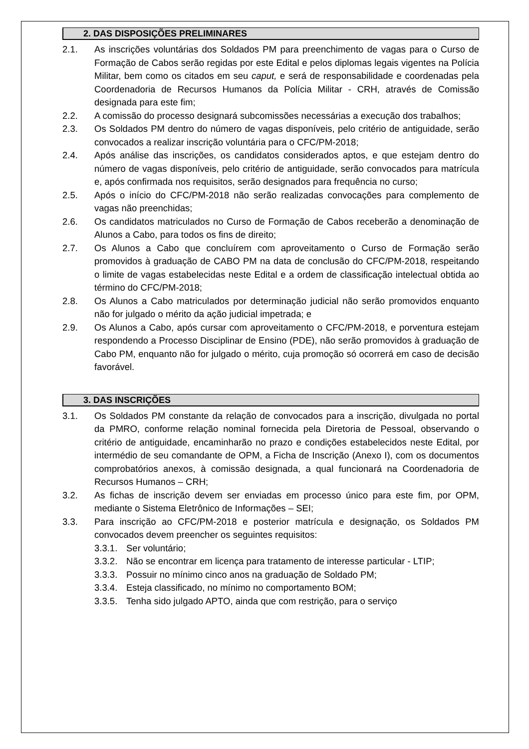2. DAS DISPOSIÇÕES PRELIMINARES
2.1. As inscrições voluntárias dos Soldados PM para preenchimento de vagas para o Curso de Formação de Cabos serão regidas por este Edital e pelos diplomas legais vigentes na Polícia Militar, bem como os citados em seu caput, e será de responsabilidade e coordenadas pela Coordenadoria de Recursos Humanos da Polícia Militar - CRH, através de Comissão designada para este fim;
2.2. A comissão do processo designará subcomissões necessárias a execução dos trabalhos;
2.3. Os Soldados PM dentro do número de vagas disponíveis, pelo critério de antiguidade, serão convocados a realizar inscrição voluntária para o CFC/PM-2018;
2.4. Após análise das inscrições, os candidatos considerados aptos, e que estejam dentro do número de vagas disponíveis, pelo critério de antiguidade, serão convocados para matrícula e, após confirmada nos requisitos, serão designados para frequência no curso;
2.5. Após o início do CFC/PM-2018 não serão realizadas convocações para complemento de vagas não preenchidas;
2.6. Os candidatos matriculados no Curso de Formação de Cabos receberão a denominação de Alunos a Cabo, para todos os fins de direito;
2.7. Os Alunos a Cabo que concluírem com aproveitamento o Curso de Formação serão promovidos à graduação de CABO PM na data de conclusão do CFC/PM-2018, respeitando o limite de vagas estabelecidas neste Edital e a ordem de classificação intelectual obtida ao término do CFC/PM-2018;
2.8. Os Alunos a Cabo matriculados por determinação judicial não serão promovidos enquanto não for julgado o mérito da ação judicial impetrada; e
2.9. Os Alunos a Cabo, após cursar com aproveitamento o CFC/PM-2018, e porventura estejam respondendo a Processo Disciplinar de Ensino (PDE), não serão promovidos à graduação de Cabo PM, enquanto não for julgado o mérito, cuja promoção só ocorrerá em caso de decisão favorável.
3. DAS INSCRIÇÕES
3.1. Os Soldados PM constante da relação de convocados para a inscrição, divulgada no portal da PMRO, conforme relação nominal fornecida pela Diretoria de Pessoal, observando o critério de antiguidade, encaminharão no prazo e condições estabelecidos neste Edital, por intermédio de seu comandante de OPM, a Ficha de Inscrição (Anexo I), com os documentos comprobatórios anexos, à comissão designada, a qual funcionará na Coordenadoria de Recursos Humanos – CRH;
3.2. As fichas de inscrição devem ser enviadas em processo único para este fim, por OPM, mediante o Sistema Eletrônico de Informações – SEI;
3.3. Para inscrição ao CFC/PM-2018 e posterior matrícula e designação, os Soldados PM convocados devem preencher os seguintes requisitos:
3.3.1.
Ser voluntário;
3.3.2.
Não se encontrar em licença para tratamento de interesse particular - LTIP;
3.3.3.
Possuir no mínimo cinco anos na graduação de Soldado PM;
3.3.4.
Esteja classificado, no mínimo no comportamento BOM;
3.3.5.
Tenha sido julgado APTO, ainda que com restrição, para o serviço